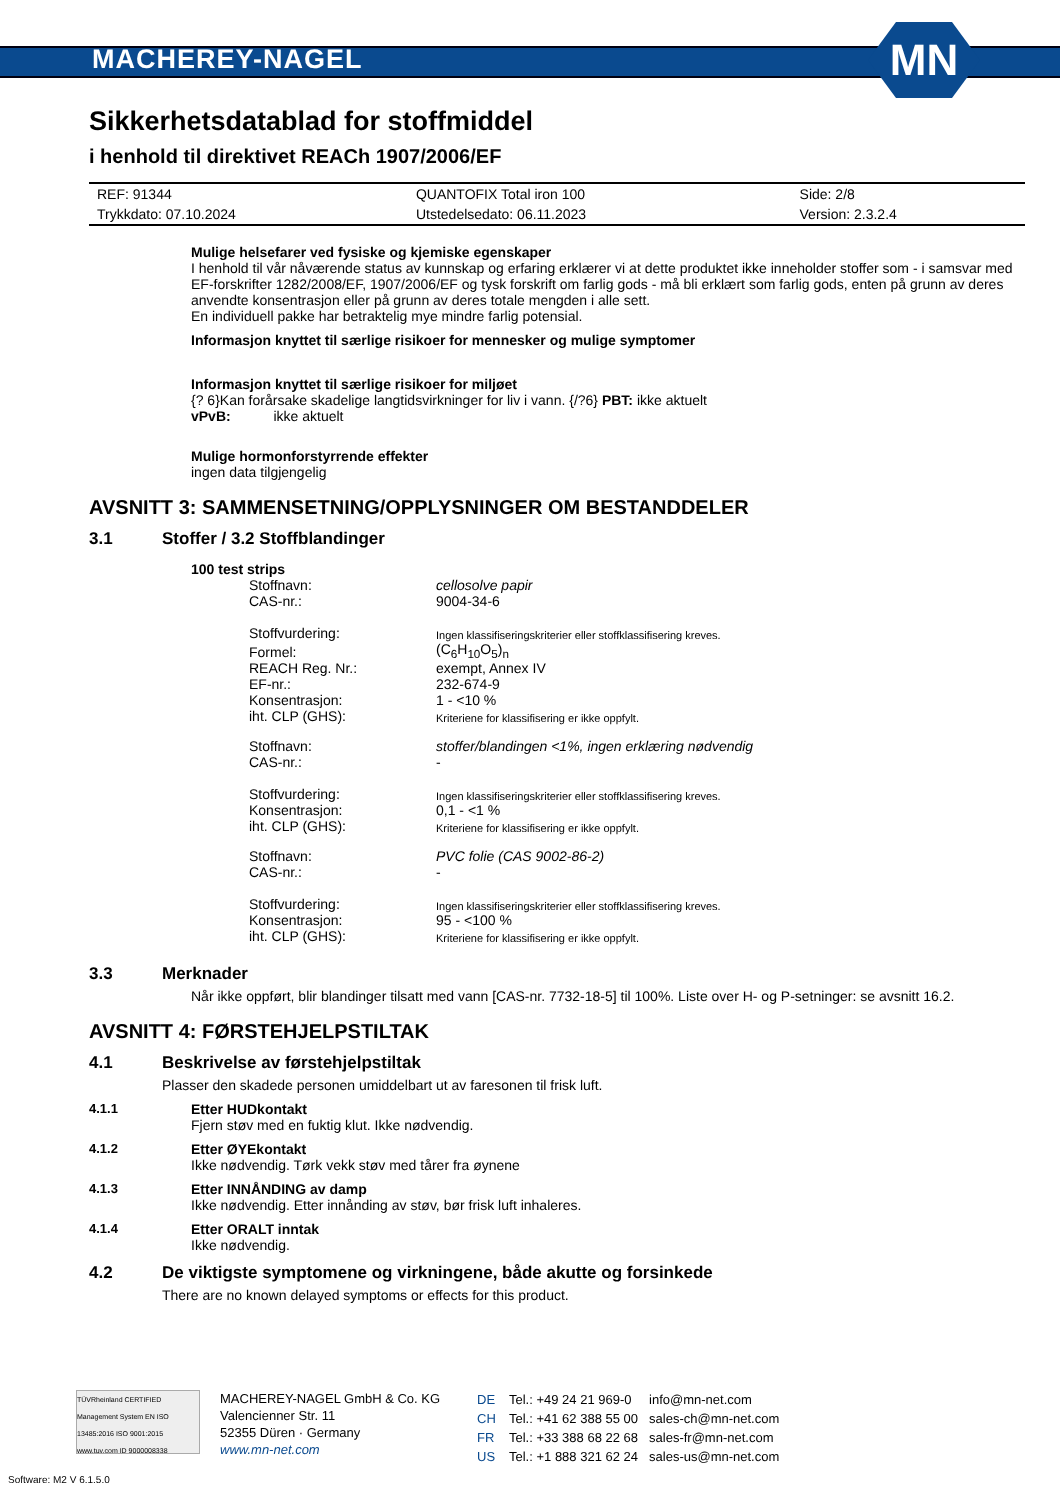MACHEREY-NAGEL
MN
Sikkerhetsdatablad for stoffmiddel
i henhold til direktivet REACh 1907/2006/EF
| REF: 91344 | QUANTOFIX Total iron 100 | Side: 2/8 |
| Trykkdato: 07.10.2024 | Utstedelsedato: 06.11.2023 | Version: 2.3.2.4 |
Mulige helsefarer ved fysiske og kjemiske egenskaper
I henhold til vår nåværende status av kunnskap og erfaring erklærer vi at dette produktet ikke inneholder stoffer som - i samsvar med EF-forskrifter 1282/2008/EF, 1907/2006/EF og tysk forskrift om farlig gods - må bli erklært som farlig gods, enten på grunn av deres anvendte konsentrasjon eller på grunn av deres totale mengden i alle sett.
En individuell pakke har betraktelig mye mindre farlig potensial.
Informasjon knyttet til særlige risikoer for mennesker og mulige symptomer
Informasjon knyttet til særlige risikoer for miljøet
{? 6}Kan forårsake skadelige langtidsvirkninger for liv i vann. {/?6} PBT: ikke aktuelt
vPvB: ikke aktuelt
Mulige hormonforstyrrende effekter
ingen data tilgjengelig
AVSNITT 3: SAMMENSETNING/OPPLYSNINGER OM BESTANDDELER
3.1 Stoffer / 3.2 Stoffblandinger
100 test strips
| Stoffnavn: | cellosolve papir |
| CAS-nr.: | 9004-34-6 |
| Stoffvurdering: | Ingen klassifiseringskriterier eller stoffklassifisering kreves. |
| Formel: | (C<sub>6</sub>H<sub>10</sub>O<sub>5</sub>)<sub>n</sub> |
| REACH Reg. Nr.: | exempt, Annex IV |
| EF-nr.: | 232-674-9 |
| Konsentrasjon: | 1 - <10 % |
| iht. CLP (GHS): | Kriteriene for klassifisering er ikke oppfylt. |
| Stoffnavn: | stoffer/blandingen <1%, ingen erklæring nødvendig |
| CAS-nr.: | - |
| Stoffvurdering: | Ingen klassifiseringskriterier eller stoffklassifisering kreves. |
| Konsentrasjon: | 0,1 - <1 % |
| iht. CLP (GHS): | Kriteriene for klassifisering er ikke oppfylt. |
| Stoffnavn: | PVC folie (CAS 9002-86-2) |
| CAS-nr.: | - |
| Stoffvurdering: | Ingen klassifiseringskriterier eller stoffklassifisering kreves. |
| Konsentrasjon: | 95 - <100 % |
| iht. CLP (GHS): | Kriteriene for klassifisering er ikke oppfylt. |
3.3 Merknader
Når ikke oppført, blir blandinger tilsatt med vann [CAS-nr. 7732-18-5] til 100%. Liste over H- og P-setninger: se avsnitt 16.2.
AVSNITT 4: FØRSTEHJELPSTILTAK
4.1 Beskrivelse av førstehjelpstiltak
Plasser den skadede personen umiddelbart ut av faresonen til frisk luft.
4.1.1 Etter HUDkontakt
Fjern støv med en fuktig klut. Ikke nødvendig.
4.1.2 Etter ØYEkontakt
Ikke nødvendig. Tørk vekk støv med tårer fra øynene
4.1.3 Etter INNÅNDING av damp
Ikke nødvendig. Etter innånding av støv, bør frisk luft inhaleres.
4.1.4 Etter ORALT inntak
Ikke nødvendig.
4.2 De viktigste symptomene og virkningene, både akutte og forsinkede
There are no known delayed symptoms or effects for this product.
TÜVRheinland CERTIFIED
Management System EN ISO 13485:2016 ISO 9001:2015
www.tuv.com ID 9000008338
MACHEREY-NAGEL GmbH & Co. KG
Valencienner Str. 11
52355 Düren · Germany
www.mn-net.com
| DE | Tel.: +49 24 21 969-0 | info@mn-net.com |
| CH | Tel.: +41 62 388 55 00 | sales-ch@mn-net.com |
| FR | Tel.: +33 388 68 22 68 | sales-fr@mn-net.com |
| US | Tel.: +1 888 321 62 24 | sales-us@mn-net.com |
Software: M2 V 6.1.5.0